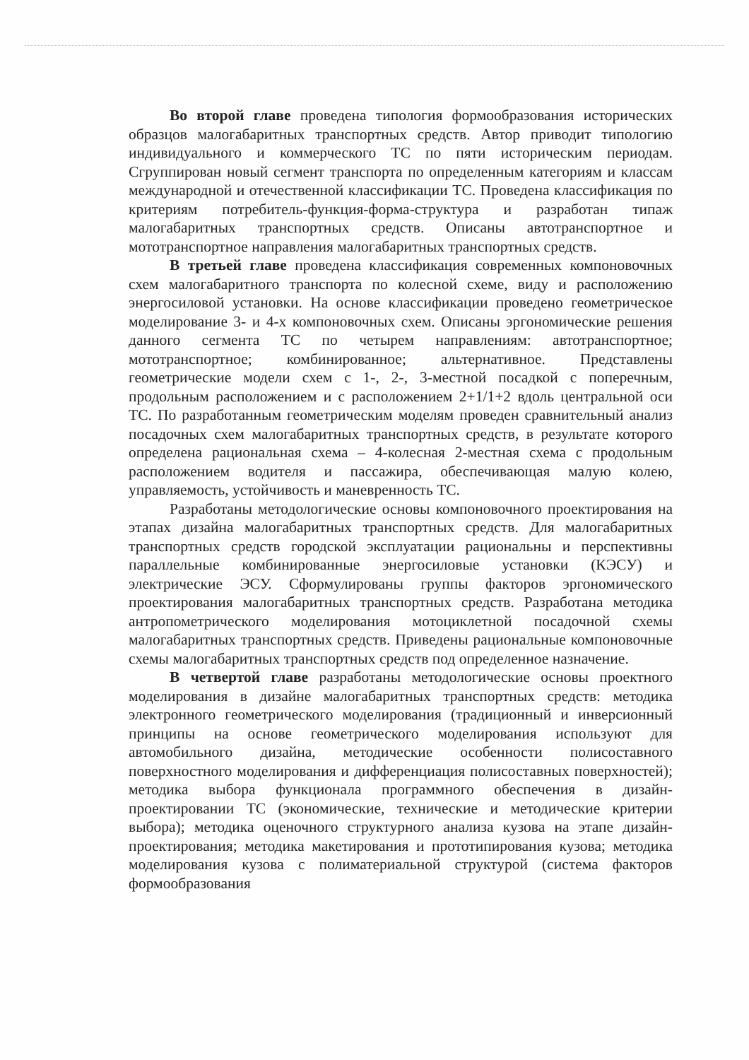Во второй главе проведена типология формообразования исторических образцов малогабаритных транспортных средств. Автор приводит типологию индивидуального и коммерческого ТС по пяти историческим периодам. Сгруппирован новый сегмент транспорта по определенным категориям и классам международной и отечественной классификации ТС. Проведена классификация по критериям потребитель-функция-форма-структура и разработан типаж малогабаритных транспортных средств. Описаны автотранспортное и мототранспортное направления малогабаритных транспортных средств.
В третьей главе проведена классификация современных компоновочных схем малогабаритного транспорта по колесной схеме, виду и расположению энергосиловой установки. На основе классификации проведено геометрическое моделирование 3- и 4-х компоновочных схем. Описаны эргономические решения данного сегмента ТС по четырем направлениям: автотранспортное; мототранспортное; комбинированное; альтернативное. Представлены геометрические модели схем с 1-, 2-, 3-местной посадкой с поперечным, продольным расположением и с расположением 2+1/1+2 вдоль центральной оси ТС. По разработанным геометрическим моделям проведен сравнительный анализ посадочных схем малогабаритных транспортных средств, в результате которого определена рациональная схема – 4-колесная 2-местная схема с продольным расположением водителя и пассажира, обеспечивающая малую колею, управляемость, устойчивость и маневренность ТС.
Разработаны методологические основы компоновочного проектирования на этапах дизайна малогабаритных транспортных средств. Для малогабаритных транспортных средств городской эксплуатации рациональны и перспективны параллельные комбинированные энергосиловые установки (КЭСУ) и электрические ЭСУ. Сформулированы группы факторов эргономического проектирования малогабаритных транспортных средств. Разработана методика антропометрического моделирования мотоциклетной посадочной схемы малогабаритных транспортных средств. Приведены рациональные компоновочные схемы малогабаритных транспортных средств под определенное назначение.
В четвертой главе разработаны методологические основы проектного моделирования в дизайне малогабаритных транспортных средств: методика электронного геометрического моделирования (традиционный и инверсионный принципы на основе геометрического моделирования используют для автомобильного дизайна, методические особенности полисоставного поверхностного моделирования и дифференциация полисоставных поверхностей); методика выбора функционала программного обеспечения в дизайн-проектировании ТС (экономические, технические и методические критерии выбора); методика оценочного структурного анализа кузова на этапе дизайн-проектирования; методика макетирования и прототипирования кузова; методика моделирования кузова с полиматериальной структурой (система факторов формообразования